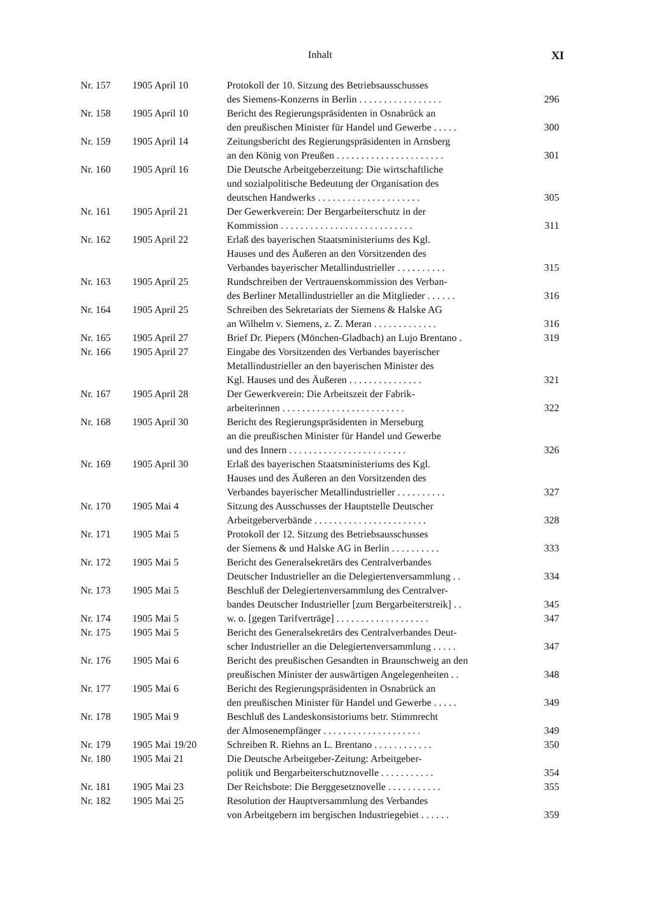Inhalt XI
| Nr. 157 | 1905 April 10 | Protokoll der 10. Sitzung des Betriebsausschusses des Siemens-Konzerns in Berlin ................. | 296 |
| Nr. 158 | 1905 April 10 | Bericht des Regierungspräsidenten in Osnabrück an den preußischen Minister für Handel und Gewerbe ..... | 300 |
| Nr. 159 | 1905 April 14 | Zeitungsbericht des Regierungspräsidenten in Arnsberg an den König von Preußen ...................... | 301 |
| Nr. 160 | 1905 April 16 | Die Deutsche Arbeitgeberzeitung: Die wirtschaftliche und sozialpolitische Bedeutung der Organisation des deutschen Handwerks ..................... | 305 |
| Nr. 161 | 1905 April 21 | Der Gewerkverein: Der Bergarbeiterschutz in der Kommission ........................... | 311 |
| Nr. 162 | 1905 April 22 | Erlaß des bayerischen Staatsministeriums des Kgl. Hauses und des Äußeren an den Vorsitzenden des Verbandes bayerischer Metallindustrieller .......... | 315 |
| Nr. 163 | 1905 April 25 | Rundschreiben der Vertrauenskommission des Verban- des Berliner Metallindustrieller an die Mitglieder ...... | 316 |
| Nr. 164 | 1905 April 25 | Schreiben des Sekretariats der Siemens & Halske AG an Wilhelm v. Siemens, z. Z. Meran ............. | 316 |
| Nr. 165 | 1905 April 27 | Brief Dr. Piepers (Mönchen-Gladbach) an Lujo Brentano . | 319 |
| Nr. 166 | 1905 April 27 | Eingabe des Vorsitzenden des Verbandes bayerischer Metallindustrieller an den bayerischen Minister des Kgl. Hauses und des Äußeren ............... | 321 |
| Nr. 167 | 1905 April 28 | Der Gewerkverein: Die Arbeitszeit der Fabrik- arbeiterinnen ......................... | 322 |
| Nr. 168 | 1905 April 30 | Bericht des Regierungspräsidenten in Merseburg an die preußischen Minister für Handel und Gewerbe und des Innern ........................ | 326 |
| Nr. 169 | 1905 April 30 | Erlaß des bayerischen Staatsministeriums des Kgl. Hauses und des Äußeren an den Vorsitzenden des Verbandes bayerischer Metallindustrieller .......... | 327 |
| Nr. 170 | 1905 Mai 4 | Sitzung des Ausschusses der Hauptstelle Deutscher Arbeitgeberverbände ....................... | 328 |
| Nr. 171 | 1905 Mai 5 | Protokoll der 12. Sitzung des Betriebsausschusses der Siemens & und Halske AG in Berlin .......... | 333 |
| Nr. 172 | 1905 Mai 5 | Bericht des Generalsekretärs des Centralverbandes Deutscher Industrieller an die Delegiertenversammlung .. | 334 |
| Nr. 173 | 1905 Mai 5 | Beschluß der Delegiertenversammlung des Centralver- bandes Deutscher Industrieller [zum Bergarbeiterstreik] .. | 345 |
| Nr. 174 | 1905 Mai 5 | w. o. [gegen Tarifverträge] ................... | 347 |
| Nr. 175 | 1905 Mai 5 | Bericht des Generalsekretärs des Centralverbandes Deut- scher Industrieller an die Delegiertenversammlung ..... | 347 |
| Nr. 176 | 1905 Mai 6 | Bericht des preußischen Gesandten in Braunschweig an den preußischen Minister der auswärtigen Angelegenheiten .. | 348 |
| Nr. 177 | 1905 Mai 6 | Bericht des Regierungspräsidenten in Osnabrück an den preußischen Minister für Handel und Gewerbe ..... | 349 |
| Nr. 178 | 1905 Mai 9 | Beschluß des Landeskonsistoriums betr. Stimmrecht der Almosenempfänger .................... | 349 |
| Nr. 179 | 1905 Mai 19/20 | Schreiben R. Riehns an L. Brentano ............ | 350 |
| Nr. 180 | 1905 Mai 21 | Die Deutsche Arbeitgeber-Zeitung: Arbeitgeber- politik und Bergarbeiterschutznovelle ........... | 354 |
| Nr. 181 | 1905 Mai 23 | Der Reichsbote: Die Berggesetznovelle ........... | 355 |
| Nr. 182 | 1905 Mai 25 | Resolution der Hauptversammlung des Verbandes von Arbeitgebern im bergischen Industriegebiet ...... | 359 |